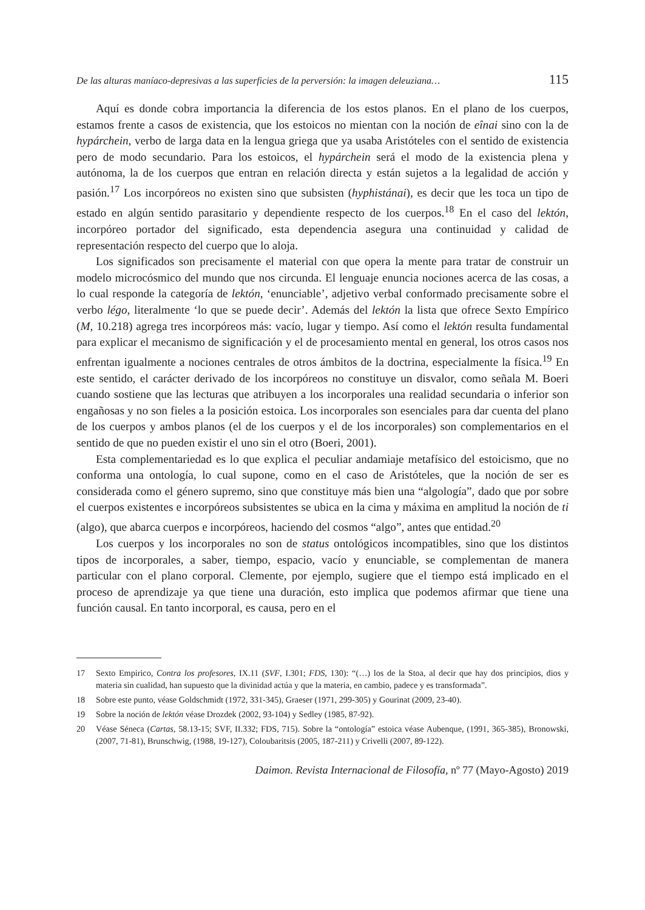De las alturas maníaco-depresivas a las superficies de la perversión: la imagen deleuziana… 115
Aquí es donde cobra importancia la diferencia de los estos planos. En el plano de los cuerpos, estamos frente a casos de existencia, que los estoicos no mientan con la noción de eînai sino con la de hypárchein, verbo de larga data en la lengua griega que ya usaba Aristóteles con el sentido de existencia pero de modo secundario. Para los estoicos, el hypárchein será el modo de la existencia plena y autónoma, la de los cuerpos que entran en relación directa y están sujetos a la legalidad de acción y pasión.<sup>17</sup> Los incorpóreos no existen sino que subsisten (hyphistánai), es decir que les toca un tipo de estado en algún sentido parasitario y dependiente respecto de los cuerpos.<sup>18</sup> En el caso del lektón, incorpóreo portador del significado, esta dependencia asegura una continuidad y calidad de representación respecto del cuerpo que lo aloja.
Los significados son precisamente el material con que opera la mente para tratar de construir un modelo microcósmico del mundo que nos circunda. El lenguaje enuncia nociones acerca de las cosas, a lo cual responde la categoría de lektón, ‘enunciable’, adjetivo verbal conformado precisamente sobre el verbo légo, literalmente ‘lo que se puede decir’. Además del lektón la lista que ofrece Sexto Empírico (M, 10.218) agrega tres incorpóreos más: vacío, lugar y tiempo. Así como el lektón resulta fundamental para explicar el mecanismo de significación y el de procesamiento mental en general, los otros casos nos enfrentan igualmente a nociones centrales de otros ámbitos de la doctrina, especialmente la física.<sup>19</sup> En este sentido, el carácter derivado de los incorpóreos no constituye un disvalor, como señala M. Boeri cuando sostiene que las lecturas que atribuyen a los incorporales una realidad secundaria o inferior son engañosas y no son fieles a la posición estoica. Los incorporales son esenciales para dar cuenta del plano de los cuerpos y ambos planos (el de los cuerpos y el de los incorporales) son complementarios en el sentido de que no pueden existir el uno sin el otro (Boeri, 2001).
Esta complementariedad es lo que explica el peculiar andamiaje metafísico del estoicismo, que no conforma una ontología, lo cual supone, como en el caso de Aristóteles, que la noción de ser es considerada como el género supremo, sino que constituye más bien una “algología”, dado que por sobre el cuerpos existentes e incorpóreos subsistentes se ubica en la cima y máxima en amplitud la noción de ti (algo), que abarca cuerpos e incorpóreos, haciendo del cosmos “algo”, antes que entidad.<sup>20</sup>
Los cuerpos y los incorporales no son de status ontológicos incompatibles, sino que los distintos tipos de incorporales, a saber, tiempo, espacio, vacío y enunciable, se complementan de manera particular con el plano corporal. Clemente, por ejemplo, sugiere que el tiempo está implicado en el proceso de aprendizaje ya que tiene una duración, esto implica que podemos afirmar que tiene una función causal. En tanto incorporal, es causa, pero en el
17 Sexto Empirico, Contra los profesores, IX.11 (SVF, I.301; FDS, 130): “(…) los de la Stoa, al decir que hay dos principios, dios y materia sin cualidad, han supuesto que la divinidad actúa y que la materia, en cambio, padece y es transformada”.
18 Sobre este punto, véase Goldschmidt (1972, 331-345), Graeser (1971, 299-305) y Gourinat (2009, 23-40).
19 Sobre la noción de lektón véase Drozdek (2002, 93-104) y Sedley (1985, 87-92).
20 Véase Séneca (Cartas, 58.13-15; SVF, II.332; FDS, 715). Sobre la “ontología” estoica véase Aubenque, (1991, 365-385), Bronowski, (2007, 71-81), Brunschwig, (1988, 19-127), Coloubaritsis (2005, 187-211) y Crivelli (2007, 89-122).
Daimon. Revista Internacional de Filosofía, nº 77 (Mayo-Agosto) 2019